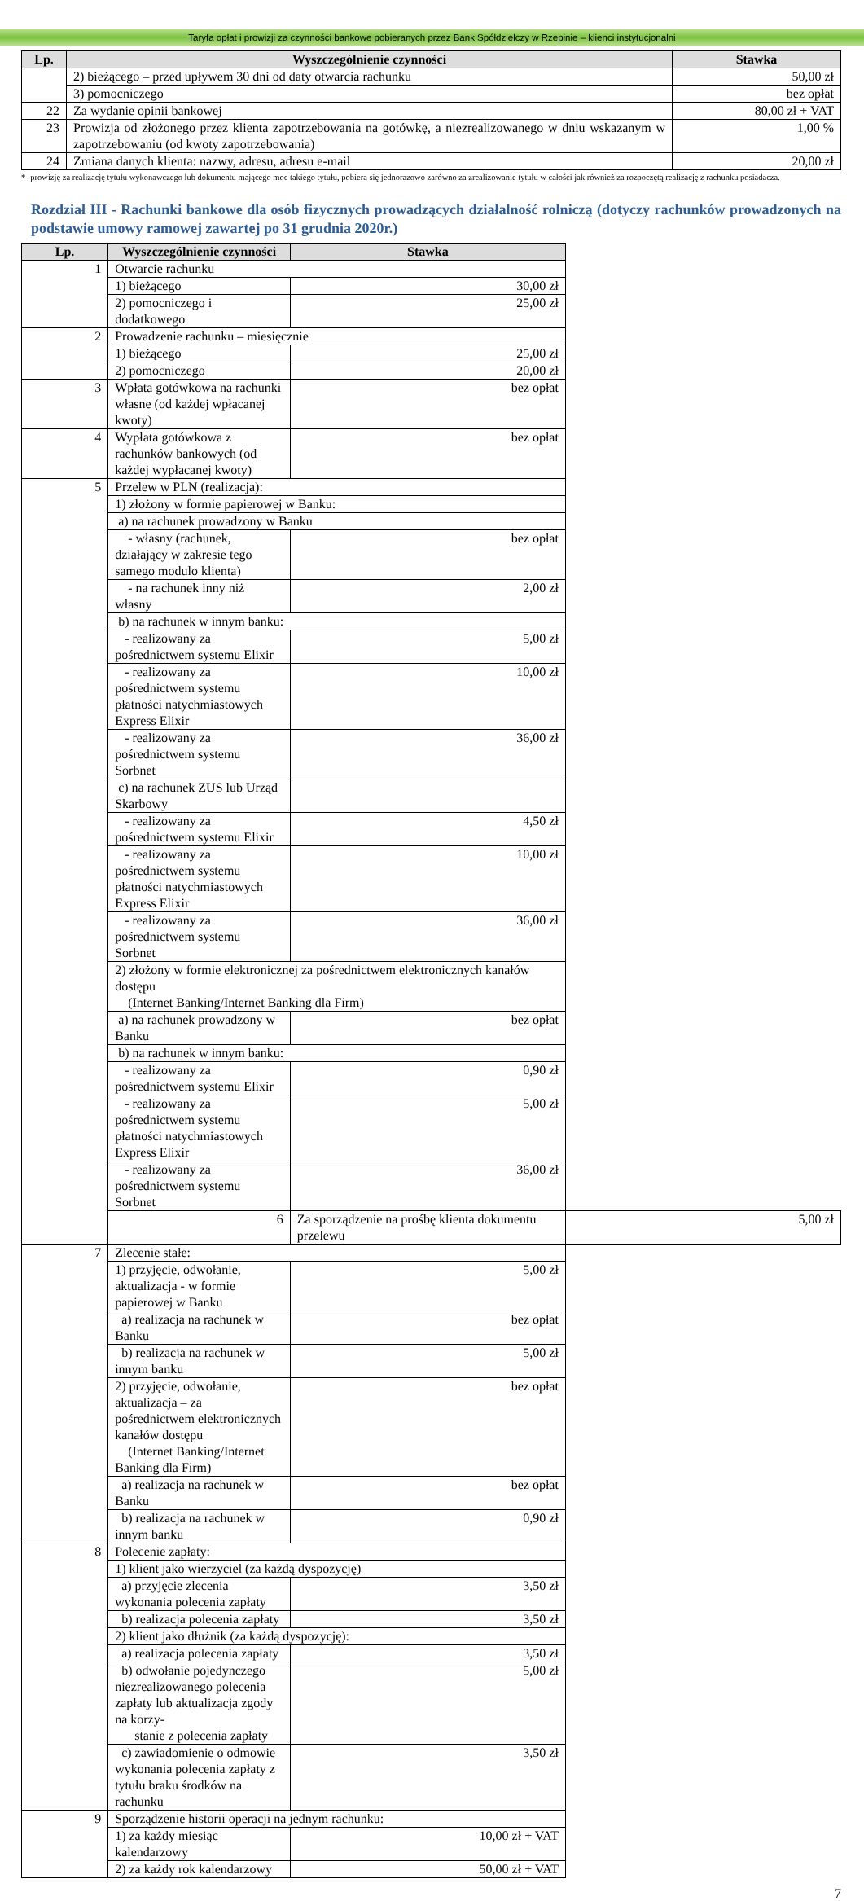Taryfa opłat i prowizji za czynności bankowe pobieranych przez Bank Spółdzielczy w Rzepinie – klienci instytucjonalni
| Lp. | Wyszczególnienie czynności | Stawka |
| --- | --- | --- |
| | 2) bieżącego – przed upływem 30 dni od daty otwarcia rachunku | 50,00 zł |
| | 3) pomocniczego | bez opłat |
| 22 | Za wydanie opinii bankowej | 80,00 zł + VAT |
| 23 | Prowizja od złożonego przez klienta zapotrzebowania na gotówkę, a niezrealizowanego w dniu wskazanym w zapotrzebowaniu (od kwoty zapotrzebowania) | 1,00 % |
| 24 | Zmiana danych klienta: nazwy, adresu, adresu e-mail | 20,00 zł |
*- prowizję za realizację tytułu wykonawczego lub dokumentu mającego moc takiego tytułu, pobiera się jednorazowo zarówno za zrealizowanie tytułu w całości jak również za rozpoczętą realizację z rachunku posiadacza.
Rozdział III - Rachunki bankowe dla osób fizycznych prowadzących działalność rolniczą (dotyczy rachunków prowadzonych na podstawie umowy ramowej zawartej po 31 grudnia 2020r.)
| Lp. | Wyszczególnienie czynności | Stawka | |
| --- | --- | --- | --- |
| 1 | Otwarcie rachunku | | |
| | 1) bieżącego | 30,00 zł | |
| | 2) pomocniczego i dodatkowego | 25,00 zł | |
| 2 | Prowadzenie rachunku – miesięcznie | | |
| | 1) bieżącego | 25,00 zł | |
| | 2) pomocniczego | 20,00 zł | |
| 3 | Wpłata gotówkowa na rachunki własne (od każdej wpłacanej kwoty) | bez opłat | |
| 4 | Wypłata gotówkowa z rachunków bankowych (od każdej wypłacanej kwoty) | bez opłat | |
| 5 | Przelew w PLN (realizacja): | | |
| | 1) złożony w formie papierowej w Banku: | | |
| | a) na rachunek prowadzony w Banku | | |
| | - własny (rachunek, działający w zakresie tego samego modulo klienta) | bez opłat | |
| | - na rachunek inny niż własny | 2,00 zł | |
| | b) na rachunek w innym banku: | | |
| | - realizowany za pośrednictwem systemu Elixir | 5,00 zł | |
| | - realizowany za pośrednictwem systemu płatności natychmiastowych Express Elixir | 10,00 zł | |
| | - realizowany za pośrednictwem systemu Sorbnet | 36,00 zł | |
| | c) na rachunek ZUS lub Urząd Skarbowy | | |
| | - realizowany za pośrednictwem systemu Elixir | 4,50 zł | |
| | - realizowany za pośrednictwem systemu płatności natychmiastowych Express Elixir | 10,00 zł | |
| | - realizowany za pośrednictwem systemu Sorbnet | 36,00 zł | |
| | 2) złożony w formie elektronicznej za pośrednictwem elektronicznych kanałów dostępu (Internet Banking/Internet Banking dla Firm) | | |
| | a) na rachunek prowadzony w Banku | bez opłat | |
| | b) na rachunek w innym banku: | | |
| | - realizowany za pośrednictwem systemu Elixir | 0,90 zł | |
| | - realizowany za pośrednictwem systemu płatności natychmiastowych Express Elixir | 5,00 zł | |
| | - realizowany za pośrednictwem systemu Sorbnet | 36,00 zł | |
| | 6 | Za sporządzenie na prośbę klienta dokumentu przelewu | 5,00 zł |
| 7 | Zlecenie stałe: | | |
| | 1) przyjęcie, odwołanie, aktualizacja - w formie papierowej w Banku | 5,00 zł | |
| | a) realizacja na rachunek w Banku | bez opłat | |
| | b) realizacja na rachunek w innym banku | 5,00 zł | |
| | 2) przyjęcie, odwołanie, aktualizacja – za pośrednictwem elektronicznych kanałów dostępu (Internet Banking/Internet Banking dla Firm) | bez opłat | |
| | a) realizacja na rachunek w Banku | bez opłat | |
| | b) realizacja na rachunek w innym banku | 0,90 zł | |
| 8 | Polecenie zapłaty: | | |
| | 1) klient jako wierzyciel (za każdą dyspozycję) | | |
| | a) przyjęcie zlecenia wykonania polecenia zapłaty | 3,50 zł | |
| | b) realizacja polecenia zapłaty | 3,50 zł | |
| | 2) klient jako dłużnik (za każdą dyspozycję): | | |
| | a) realizacja polecenia zapłaty | 3,50 zł | |
| | b) odwołanie pojedynczego niezrealizowanego polecenia zapłaty lub aktualizacja zgody na korzy- stanie z polecenia zapłaty | 5,00 zł | |
| | c) zawiadomienie o odmowie wykonania polecenia zapłaty z tytułu braku środków na rachunku | 3,50 zł | |
| 9 | Sporządzenie historii operacji na jednym rachunku: | | |
| | 1) za każdy miesiąc kalendarzowy | 10,00 zł + VAT | |
| | 2) za każdy rok kalendarzowy | 50,00 zł + VAT | |
7